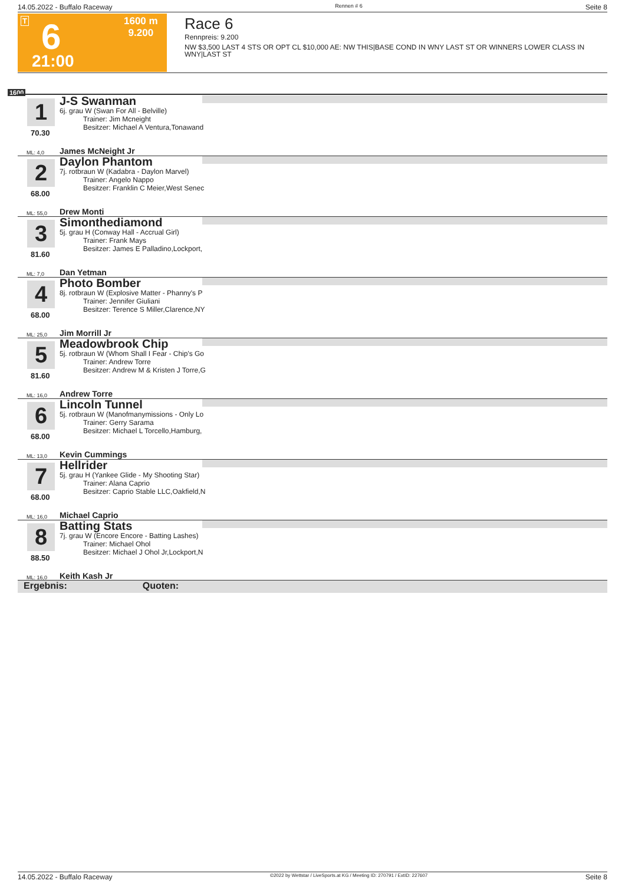14.05.2022 - Buffalo Raceway Rennen # 6 Seite 8
T 6
21:00
1600 m
9.200
Race 6
Rennpreis: 9.200
NW $3,500 LAST 4 STS OR OPT CL $10,000 AE: NW THIS|BASE COND IN WNY LAST ST OR WINNERS LOWER CLASS IN WNY|LAST ST
1600
1
70.30
J-S Swanman
6j. grau W (Swan For All - Belville)
Trainer: Jim Mcneight
Besitzer: Michael A Ventura,Tonawand
ML: 4,0 James McNeight Jr
2
68.00
Daylon Phantom
7j. rotbraun W (Kadabra - Daylon Marvel)
Trainer: Angelo Nappo
Besitzer: Franklin C Meier,West Senec
ML: 55,0 Drew Monti
3
81.60
Simonthediamond
5j. grau H (Conway Hall - Accrual Girl)
Trainer: Frank Mays
Besitzer: James E Palladino,Lockport,
ML: 7,0 Dan Yetman
4
68.00
Photo Bomber
8j. rotbraun W (Explosive Matter - Phanny's P
Trainer: Jennifer Giuliani
Besitzer: Terence S Miller,Clarence,NY
ML: 25,0 Jim Morrill Jr
5
81.60
Meadowbrook Chip
5j. rotbraun W (Whom Shall I Fear - Chip's Go
Trainer: Andrew Torre
Besitzer: Andrew M & Kristen J Torre,G
ML: 16,0 Andrew Torre
6
68.00
Lincoln Tunnel
5j. rotbraun W (Manofmanymissions - Only Lo
Trainer: Gerry Sarama
Besitzer: Michael L Torcello,Hamburg,
ML: 13,0 Kevin Cummings
7
68.00
Hellrider
5j. grau H (Yankee Glide - My Shooting Star)
Trainer: Alana Caprio
Besitzer: Caprio Stable LLC,Oakfield,N
ML: 16,0 Michael Caprio
8
88.50
Batting Stats
7j. grau W (Encore Encore - Batting Lashes)
Trainer: Michael Ohol
Besitzer: Michael J Ohol Jr,Lockport,N
ML: 16,0 Keith Kash Jr
Ergebnis: Quoten:
14.05.2022 - Buffalo Raceway ©2022 by Wettstar / LiveSports.at KG / Meeting ID: 270791 / ExtID: 227607 Seite 8